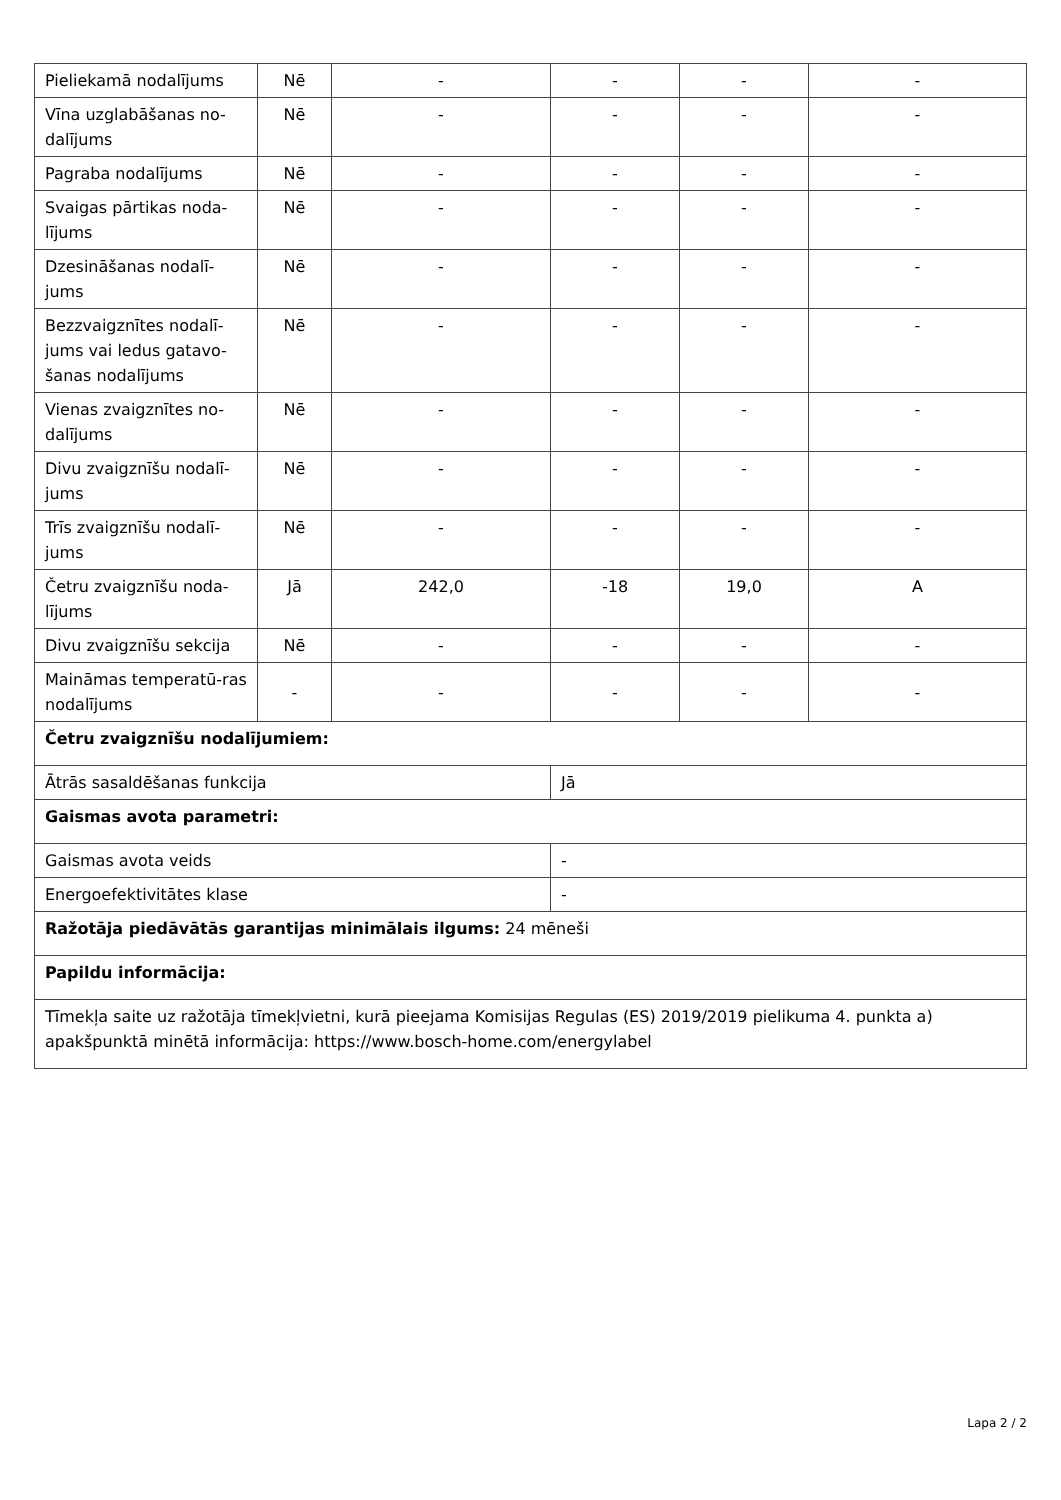| Pieliekamā nodalījums | Nē | - | - | - | - |
| Vīna uzglabāšanas no-dalījums | Nē | - | - | - | - |
| Pagraba nodalījums | Nē | - | - | - | - |
| Svaigas pārtikas noda-lījums | Nē | - | - | - | - |
| Dzesināšanas nodalī-jums | Nē | - | - | - | - |
| Bezzvaigznītes nodalī-jums vai ledus gatavo-šanas nodalījums | Nē | - | - | - | - |
| Vienas zvaigznītes no-dalījums | Nē | - | - | - | - |
| Divu zvaigznīšu nodalī-jums | Nē | - | - | - | - |
| Trīs zvaigznīšu nodalī-jums | Nē | - | - | - | - |
| Četru zvaigznīšu noda-lījums | Jā | 242,0 | -18 | 19,0 | A |
| Divu zvaigznīšu sekcija | Nē | - | - | - | - |
| Maināmas temperatū-ras nodalījums | - | - | - | - | - |
| Četru zvaigznīšu nodalījumiem: | | | | | |
| Ātrās sasaldēšanas funkcija | | | Jā | | |
| Gaismas avota parametri: | | | | | |
| Gaismas avota veids | | | - | | |
| Energoefektivitātes klase | | | - | | |
| Ražotāja piedāvātās garantijas minimālais ilgums: 24 mēneši | | | | | |
| Papildu informācija: | | | | | |
| Tīmekļa saite uz ražotāja tīmekļvietni, kurā pieejama Komisijas Regulas (ES) 2019/2019 pielikuma 4. punkta a) apakšpunktā minētā informācija: https://www.bosch-home.com/energylabel | | | | | |
Lapa 2 / 2